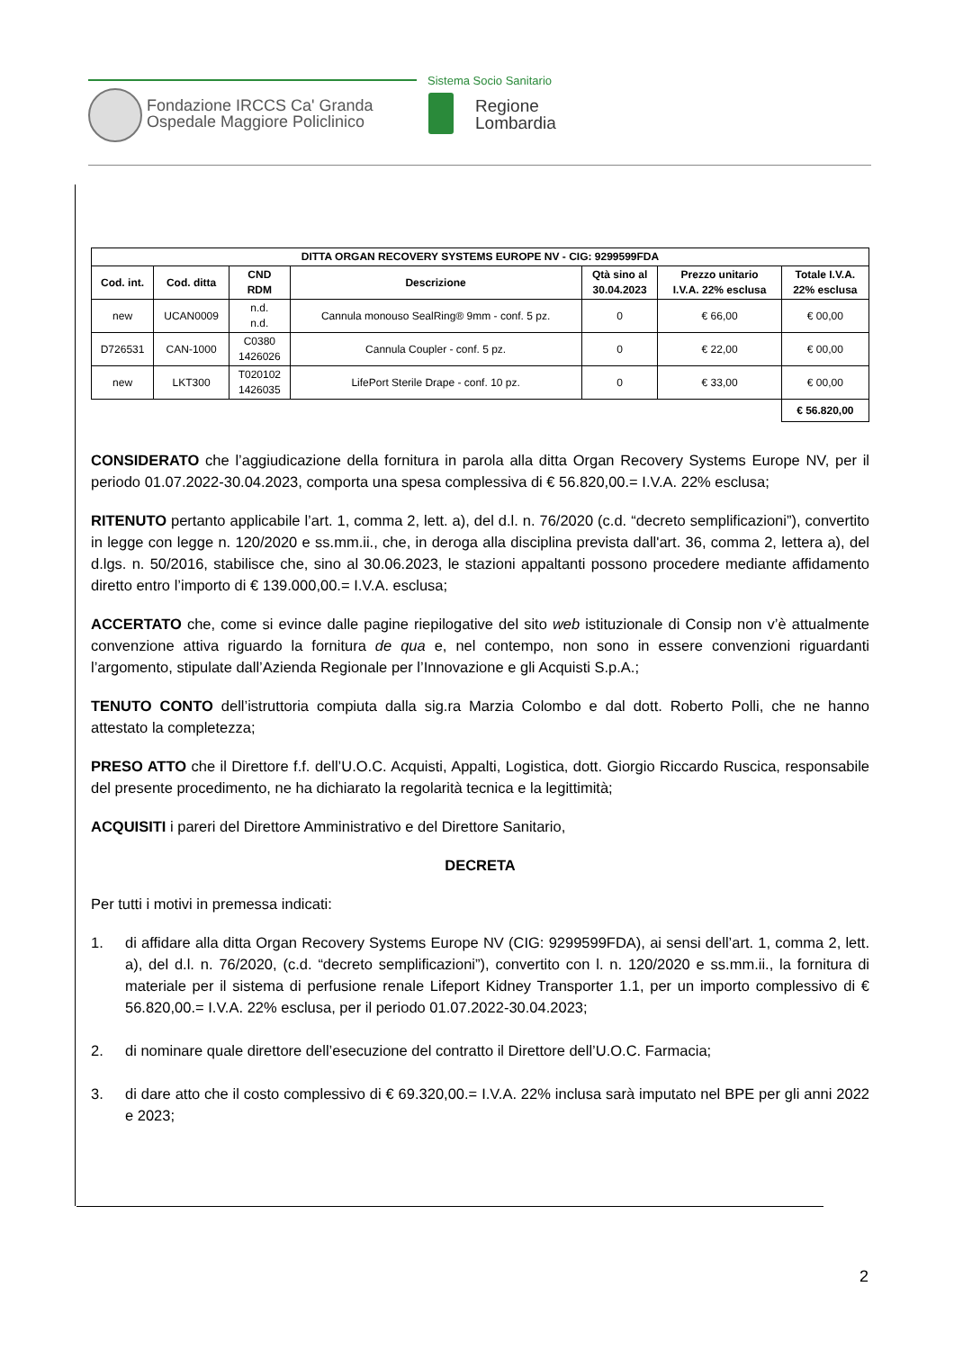Fondazione IRCCS Ca' Granda
Ospedale Maggiore Policlinico
Sistema Socio Sanitario
Regione
Lombardia
| DITTA ORGAN RECOVERY SYSTEMS EUROPE NV - CIG: 9299599FDA | | | | | | |
| --- | --- | --- | --- | --- | --- | --- |
| Cod. int. | Cod. ditta | CND RDM | Descrizione | Qtà sino al 30.04.2023 | Prezzo unitario I.V.A. 22% esclusa | Totale I.V.A. 22% esclusa |
| new | UCAN0009 | n.d. n.d. | Cannula monouso SealRing® 9mm - conf. 5 pz. | 0 | € 66,00 | € 00,00 |
| D726531 | CAN-1000 | C0380 1426026 | Cannula Coupler - conf. 5 pz. | 0 | € 22,00 | € 00,00 |
| new | LKT300 | T020102 1426035 | LifePort Sterile Drape - conf. 10 pz. | 0 | € 33,00 | € 00,00 |
| | | | | | | € 56.820,00 |
CONSIDERATO che l’aggiudicazione della fornitura in parola alla ditta Organ Recovery Systems Europe NV, per il periodo 01.07.2022-30.04.2023, comporta una spesa complessiva di € 56.820,00.= I.V.A. 22% esclusa;
RITENUTO pertanto applicabile l’art. 1, comma 2, lett. a), del d.l. n. 76/2020 (c.d. “decreto semplificazioni”), convertito in legge con legge n. 120/2020 e ss.mm.ii., che, in deroga alla disciplina prevista dall'art. 36, comma 2, lettera a), del d.lgs. n. 50/2016, stabilisce che, sino al 30.06.2023, le stazioni appaltanti possono procedere mediante affidamento diretto entro l’importo di € 139.000,00.= I.V.A. esclusa;
ACCERTATO che, come si evince dalle pagine riepilogative del sito web istituzionale di Consip non v’è attualmente convenzione attiva riguardo la fornitura de qua e, nel contempo, non sono in essere convenzioni riguardanti l’argomento, stipulate dall’Azienda Regionale per l’Innovazione e gli Acquisti S.p.A.;
TENUTO CONTO dell’istruttoria compiuta dalla sig.ra Marzia Colombo e dal dott. Roberto Polli, che ne hanno attestato la completezza;
PRESO ATTO che il Direttore f.f. dell’U.O.C. Acquisti, Appalti, Logistica, dott. Giorgio Riccardo Ruscica, responsabile del presente procedimento, ne ha dichiarato la regolarità tecnica e la legittimità;
ACQUISITI i pareri del Direttore Amministrativo e del Direttore Sanitario,
DECRETA
Per tutti i motivi in premessa indicati:
1. di affidare alla ditta Organ Recovery Systems Europe NV (CIG: 9299599FDA), ai sensi dell’art. 1, comma 2, lett. a), del d.l. n. 76/2020, (c.d. “decreto semplificazioni”), convertito con l. n. 120/2020 e ss.mm.ii., la fornitura di materiale per il sistema di perfusione renale Lifeport Kidney Transporter 1.1, per un importo complessivo di € 56.820,00.= I.V.A. 22% esclusa, per il periodo 01.07.2022-30.04.2023;
2. di nominare quale direttore dell’esecuzione del contratto il Direttore dell’U.O.C. Farmacia;
3. di dare atto che il costo complessivo di € 69.320,00.= I.V.A. 22% inclusa sarà imputato nel BPE per gli anni 2022 e 2023;
2